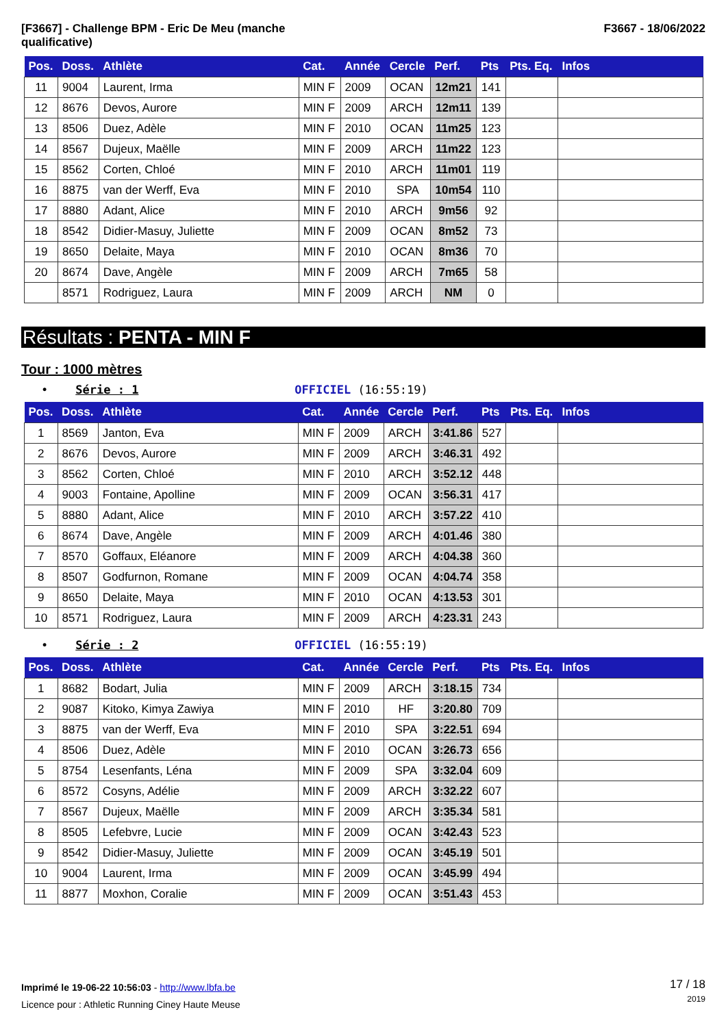[F3667] - Challenge BPM - Eric De Meu (manche
qualificative)
F3667 - 18/06/2022
| Pos. | Doss. | Athlète | Cat. | Année | Cercle | Perf. | Pts | Pts. Eq. | Infos |
| --- | --- | --- | --- | --- | --- | --- | --- | --- | --- |
| 11 | 9004 | Laurent, Irma | MIN F | 2009 | OCAN | 12m21 | 141 | | |
| 12 | 8676 | Devos, Aurore | MIN F | 2009 | ARCH | 12m11 | 139 | | |
| 13 | 8506 | Duez, Adèle | MIN F | 2010 | OCAN | 11m25 | 123 | | |
| 14 | 8567 | Dujeux, Maëlle | MIN F | 2009 | ARCH | 11m22 | 123 | | |
| 15 | 8562 | Corten, Chloé | MIN F | 2010 | ARCH | 11m01 | 119 | | |
| 16 | 8875 | van der Werff, Eva | MIN F | 2010 | SPA | 10m54 | 110 | | |
| 17 | 8880 | Adant, Alice | MIN F | 2010 | ARCH | 9m56 | 92 | | |
| 18 | 8542 | Didier-Masuy, Juliette | MIN F | 2009 | OCAN | 8m52 | 73 | | |
| 19 | 8650 | Delaite, Maya | MIN F | 2010 | OCAN | 8m36 | 70 | | |
| 20 | 8674 | Dave, Angèle | MIN F | 2009 | ARCH | 7m65 | 58 | | |
| | 8571 | Rodriguez, Laura | MIN F | 2009 | ARCH | NM | 0 | | |
Résultats : PENTA - MIN F
Tour : 1000 mètres
• Série : 1 OFFICIEL (16:55:19)
| Pos. | Doss. | Athlète | Cat. | Année | Cercle | Perf. | Pts | Pts. Eq. | Infos |
| --- | --- | --- | --- | --- | --- | --- | --- | --- | --- |
| 1 | 8569 | Janton, Eva | MIN F | 2009 | ARCH | 3:41.86 | 527 | | |
| 2 | 8676 | Devos, Aurore | MIN F | 2009 | ARCH | 3:46.31 | 492 | | |
| 3 | 8562 | Corten, Chloé | MIN F | 2010 | ARCH | 3:52.12 | 448 | | |
| 4 | 9003 | Fontaine, Apolline | MIN F | 2009 | OCAN | 3:56.31 | 417 | | |
| 5 | 8880 | Adant, Alice | MIN F | 2010 | ARCH | 3:57.22 | 410 | | |
| 6 | 8674 | Dave, Angèle | MIN F | 2009 | ARCH | 4:01.46 | 380 | | |
| 7 | 8570 | Goffaux, Eléanore | MIN F | 2009 | ARCH | 4:04.38 | 360 | | |
| 8 | 8507 | Godfurnon, Romane | MIN F | 2009 | OCAN | 4:04.74 | 358 | | |
| 9 | 8650 | Delaite, Maya | MIN F | 2010 | OCAN | 4:13.53 | 301 | | |
| 10 | 8571 | Rodriguez, Laura | MIN F | 2009 | ARCH | 4:23.31 | 243 | | |
• Série : 2 OFFICIEL (16:55:19)
| Pos. | Doss. | Athlète | Cat. | Année | Cercle | Perf. | Pts | Pts. Eq. | Infos |
| --- | --- | --- | --- | --- | --- | --- | --- | --- | --- |
| 1 | 8682 | Bodart, Julia | MIN F | 2009 | ARCH | 3:18.15 | 734 | | |
| 2 | 9087 | Kitoko, Kimya Zawiya | MIN F | 2010 | HF | 3:20.80 | 709 | | |
| 3 | 8875 | van der Werff, Eva | MIN F | 2010 | SPA | 3:22.51 | 694 | | |
| 4 | 8506 | Duez, Adèle | MIN F | 2010 | OCAN | 3:26.73 | 656 | | |
| 5 | 8754 | Lesenfants, Léna | MIN F | 2009 | SPA | 3:32.04 | 609 | | |
| 6 | 8572 | Cosyns, Adélie | MIN F | 2009 | ARCH | 3:32.22 | 607 | | |
| 7 | 8567 | Dujeux, Maëlle | MIN F | 2009 | ARCH | 3:35.34 | 581 | | |
| 8 | 8505 | Lefebvre, Lucie | MIN F | 2009 | OCAN | 3:42.43 | 523 | | |
| 9 | 8542 | Didier-Masuy, Juliette | MIN F | 2009 | OCAN | 3:45.19 | 501 | | |
| 10 | 9004 | Laurent, Irma | MIN F | 2009 | OCAN | 3:45.99 | 494 | | |
| 11 | 8877 | Moxhon, Coralie | MIN F | 2009 | OCAN | 3:51.43 | 453 | | |
Imprimé le 19-06-22 10:56:03 - http://www.lbfa.be
Licence pour : Athletic Running Ciney Haute Meuse
17 / 18
2019